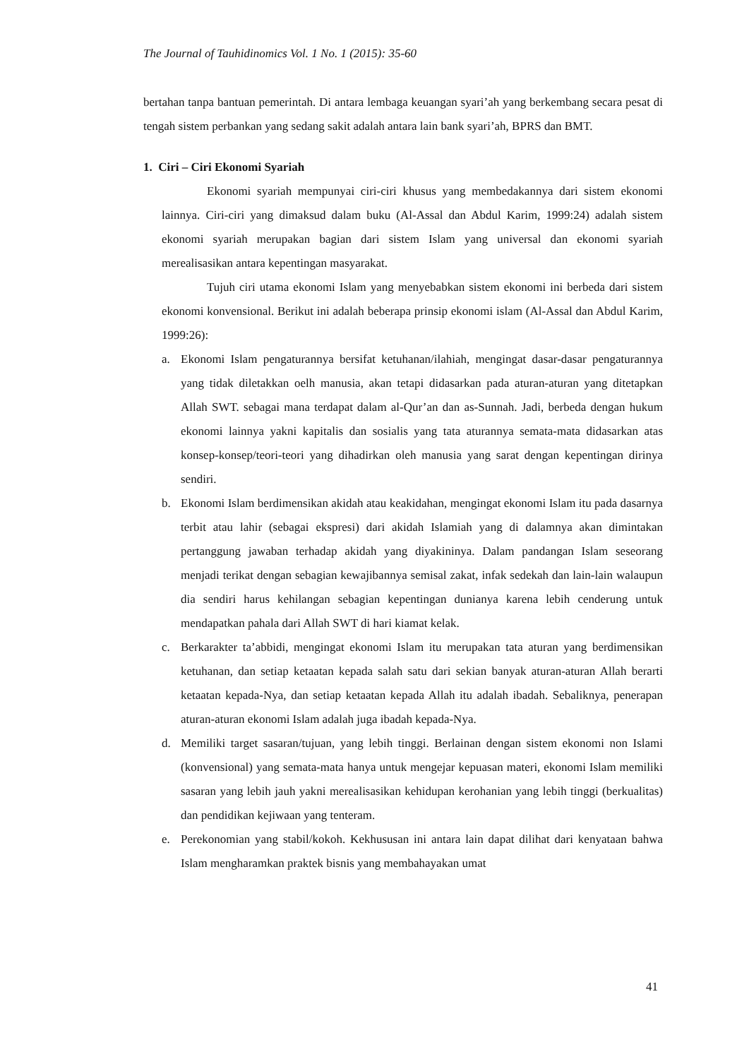The Journal of Tauhidinomics Vol. 1 No. 1 (2015): 35-60
bertahan tanpa bantuan pemerintah. Di antara lembaga keuangan syari’ah yang berkembang secara pesat di tengah sistem perbankan yang sedang sakit adalah antara lain bank syari’ah, BPRS dan BMT.
1. Ciri – Ciri Ekonomi Syariah
Ekonomi syariah mempunyai ciri-ciri khusus yang membedakannya dari sistem ekonomi lainnya. Ciri-ciri yang dimaksud dalam buku (Al-Assal dan Abdul Karim, 1999:24) adalah sistem ekonomi syariah merupakan bagian dari sistem Islam yang universal dan ekonomi syariah merealisasikan antara kepentingan masyarakat.
Tujuh ciri utama ekonomi Islam yang menyebabkan sistem ekonomi ini berbeda dari sistem ekonomi konvensional. Berikut ini adalah beberapa prinsip ekonomi islam (Al-Assal dan Abdul Karim, 1999:26):
a. Ekonomi Islam pengaturannya bersifat ketuhanan/ilahiah, mengingat dasar-dasar pengaturannya yang tidak diletakkan oelh manusia, akan tetapi didasarkan pada aturan-aturan yang ditetapkan Allah SWT. sebagai mana terdapat dalam al-Qur’an dan as-Sunnah. Jadi, berbeda dengan hukum ekonomi lainnya yakni kapitalis dan sosialis yang tata aturannya semata-mata didasarkan atas konsep-konsep/teori-teori yang dihadirkan oleh manusia yang sarat dengan kepentingan dirinya sendiri.
b. Ekonomi Islam berdimensikan akidah atau keakidahan, mengingat ekonomi Islam itu pada dasarnya terbit atau lahir (sebagai ekspresi) dari akidah Islamiah yang di dalamnya akan dimintakan pertanggung jawaban terhadap akidah yang diyakininya. Dalam pandangan Islam seseorang menjadi terikat dengan sebagian kewajibannya semisal zakat, infak sedekah dan lain-lain walaupun dia sendiri harus kehilangan sebagian kepentingan dunianya karena lebih cenderung untuk mendapatkan pahala dari Allah SWT di hari kiamat kelak.
c. Berkarakter ta’abbidi, mengingat ekonomi Islam itu merupakan tata aturan yang berdimensikan ketuhanan, dan setiap ketaatan kepada salah satu dari sekian banyak aturan-aturan Allah berarti ketaatan kepada-Nya, dan setiap ketaatan kepada Allah itu adalah ibadah. Sebaliknya, penerapan aturan-aturan ekonomi Islam adalah juga ibadah kepada-Nya.
d. Memiliki target sasaran/tujuan, yang lebih tinggi. Berlainan dengan sistem ekonomi non Islami (konvensional) yang semata-mata hanya untuk mengejar kepuasan materi, ekonomi Islam memiliki sasaran yang lebih jauh yakni merealisasikan kehidupan kerohanian yang lebih tinggi (berkualitas) dan pendidikan kejiwaan yang tenteram.
e. Perekonomian yang stabil/kokoh. Kekhususan ini antara lain dapat dilihat dari kenyataan bahwa Islam mengharamkan praktek bisnis yang membahayakan umat
41